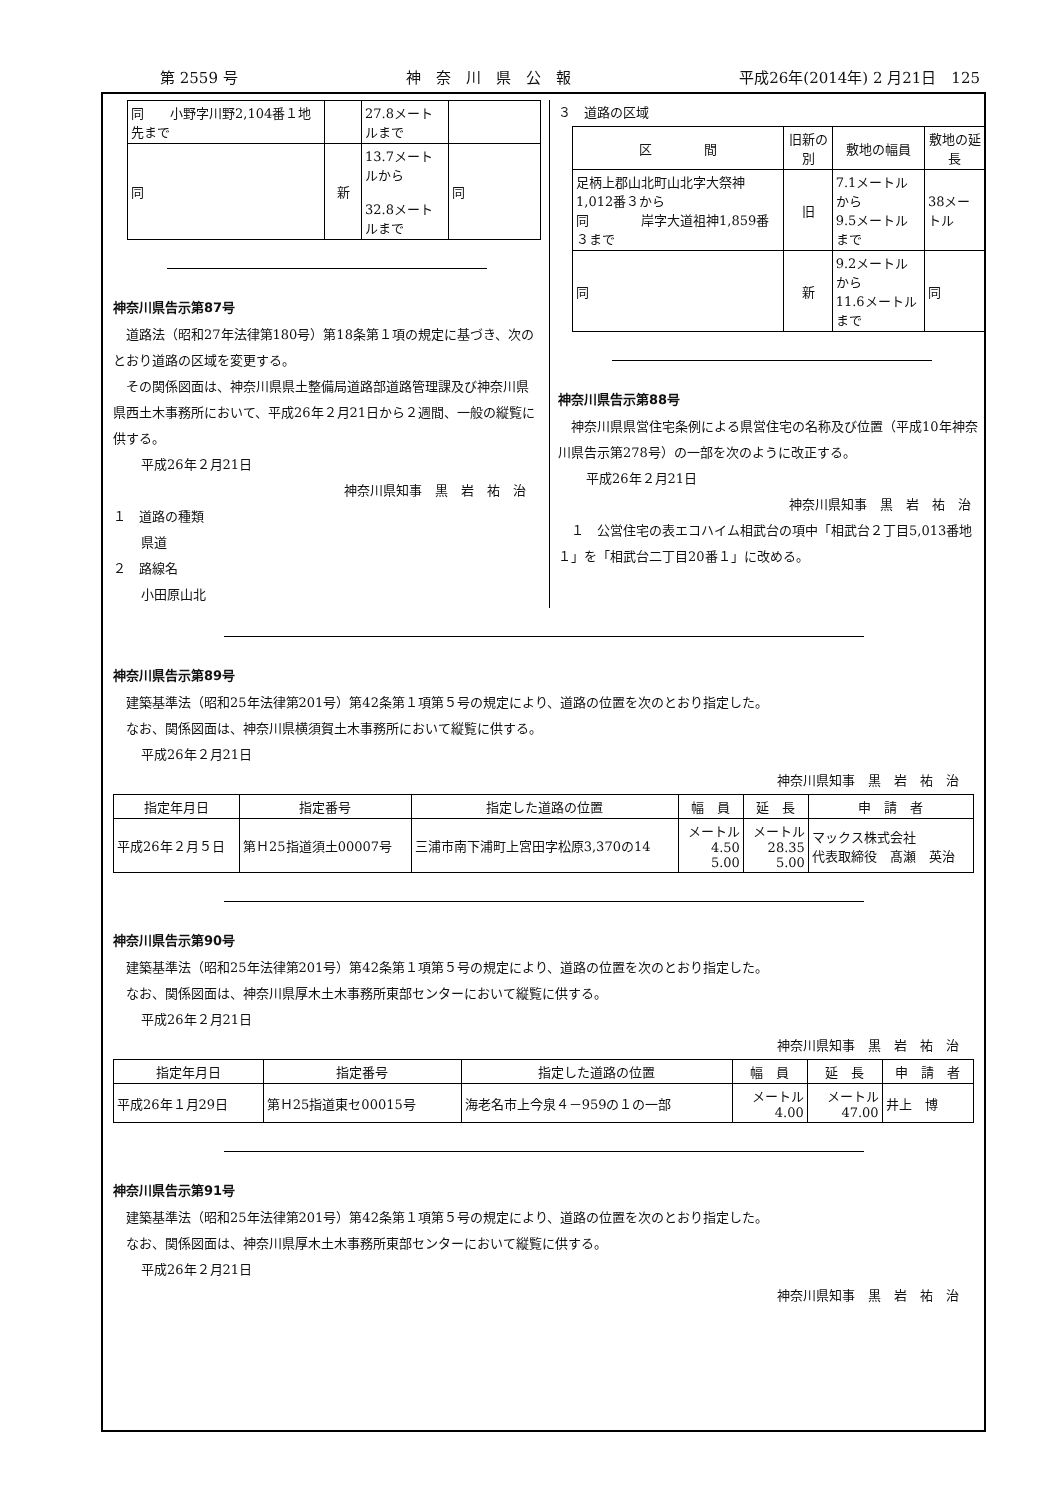第 2559 号 神　奈　川　県　公　報 平成26年(2014年) 2 月21日　125
| 同 小野字川野2,104番１地先まで | | 27.8メートルまで | |
| 同 | 新 | 13.7メートルから 32.8メートルまで | 同 |
神奈川県告示第87号
道路法（昭和27年法律第180号）第18条第１項の規定に基づき、次のとおり道路の区域を変更する。
その関係図面は、神奈川県県土整備局道路部道路管理課及び神奈川県県西土木事務所において、平成26年２月21日から２週間、一般の縦覧に供する。
平成26年２月21日
神奈川県知事　黒　岩　祐　治
１　道路の種類
県道
２　路線名
小田原山北
３　道路の区域
| 区 間 | 旧新の別 | 敷地の幅員 | 敷地の延長 |
| --- | --- | --- | --- |
| 足柄上郡山北町山北字大祭神1,012番３から 同 岸字大道祖神1,859番３まで | 旧 | 7.1メートルから 9.5メートルまで | 38メートル |
| 同 | 新 | 9.2メートルから 11.6メートルまで | 同 |
神奈川県告示第88号
神奈川県県営住宅条例による県営住宅の名称及び位置（平成10年神奈川県告示第278号）の一部を次のように改正する。
平成26年２月21日
神奈川県知事　黒　岩　祐　治
１　公営住宅の表エコハイム相武台の項中「相武台２丁目5,013番地１」を「相武台二丁目20番１」に改める。
神奈川県告示第89号
建築基準法（昭和25年法律第201号）第42条第１項第５号の規定により、道路の位置を次のとおり指定した。
なお、関係図面は、神奈川県横須賀土木事務所において縦覧に供する。
平成26年２月21日
神奈川県知事　黒　岩　祐　治
| 指定年月日 | 指定番号 | 指定した道路の位置 | 幅 員 | 延 長 | 申 請 者 |
| --- | --- | --- | --- | --- | --- |
| 平成26年２月５日 | 第Ｈ25指道須土00007号 | 三浦市南下浦町上宮田字松原3,370の14 | メートル 4.50 5.00 | メートル 28.35 5.00 | マックス株式会社 代表取締役 髙瀬 英治 |
神奈川県告示第90号
建築基準法（昭和25年法律第201号）第42条第１項第５号の規定により、道路の位置を次のとおり指定した。
なお、関係図面は、神奈川県厚木土木事務所東部センターにおいて縦覧に供する。
平成26年２月21日
神奈川県知事　黒　岩　祐　治
| 指定年月日 | 指定番号 | 指定した道路の位置 | 幅 員 | 延 長 | 申 請 者 |
| --- | --- | --- | --- | --- | --- |
| 平成26年１月29日 | 第Ｈ25指道東セ00015号 | 海老名市上今泉４－959の１の一部 | メートル 4.00 | メートル 47.00 | 井上 博 |
神奈川県告示第91号
建築基準法（昭和25年法律第201号）第42条第１項第５号の規定により、道路の位置を次のとおり指定した。
なお、関係図面は、神奈川県厚木土木事務所東部センターにおいて縦覧に供する。
平成26年２月21日
神奈川県知事　黒　岩　祐　治